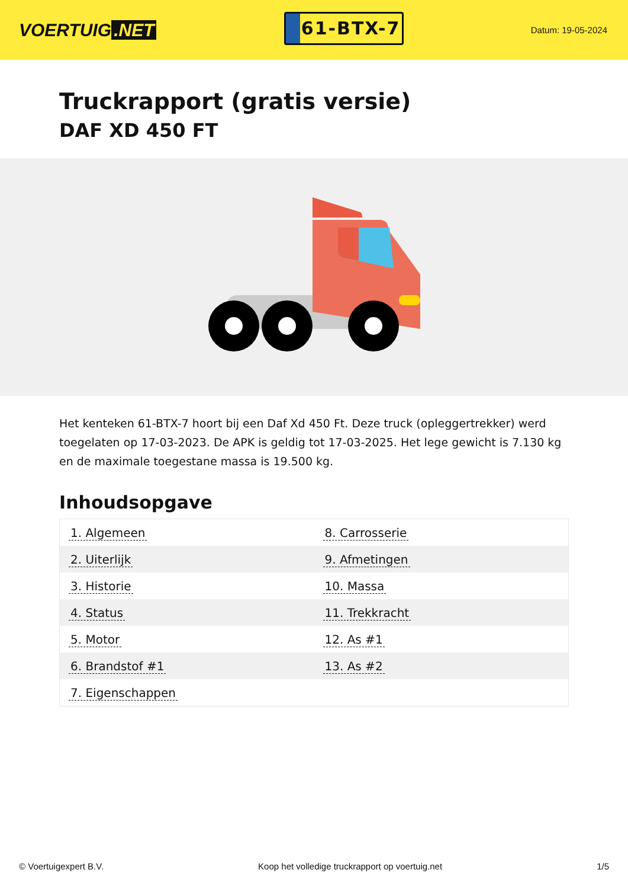VOERTUIG.NET
61-BTX-7
Datum: 19-05-2024
Truckrapport (gratis versie)
DAF XD 450 FT
Het kenteken 61-BTX-7 hoort bij een Daf Xd 450 Ft. Deze truck (opleggertrekker) werd toegelaten op 17-03-2023. De APK is geldig tot 17-03-2025. Het lege gewicht is 7.130 kg en de maximale toegestane massa is 19.500 kg.
Inhoudsopgave
| 1. Algemeen | 8. Carrosserie |
| 2. Uiterlijk | 9. Afmetingen |
| 3. Historie | 10. Massa |
| 4. Status | 11. Trekkracht |
| 5. Motor | 12. As #1 |
| 6. Brandstof #1 | 13. As #2 |
| 7. Eigenschappen | |
© Voertuigexpert B.V. Koop het volledige truckrapport op voertuig.net 1/5